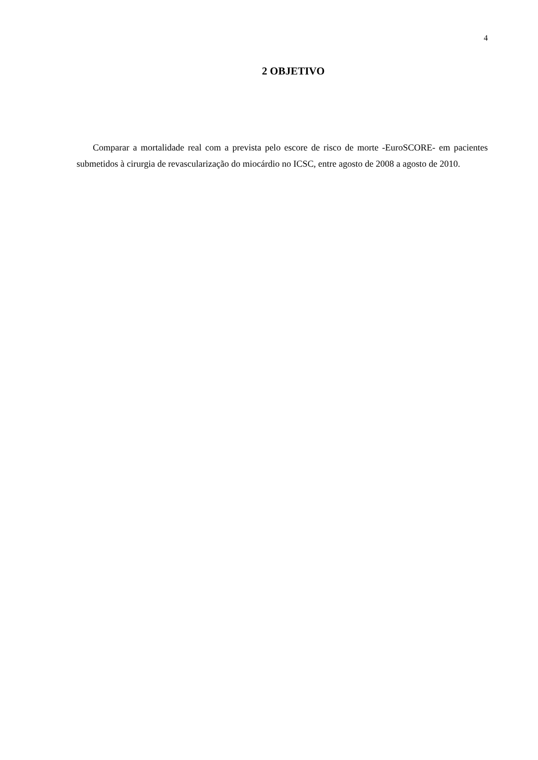4
2 OBJETIVO
Comparar a mortalidade real com a prevista pelo escore de risco de morte -EuroSCORE- em pacientes submetidos à cirurgia de revascularização do miocárdio no ICSC, entre agosto de 2008 a agosto de 2010.